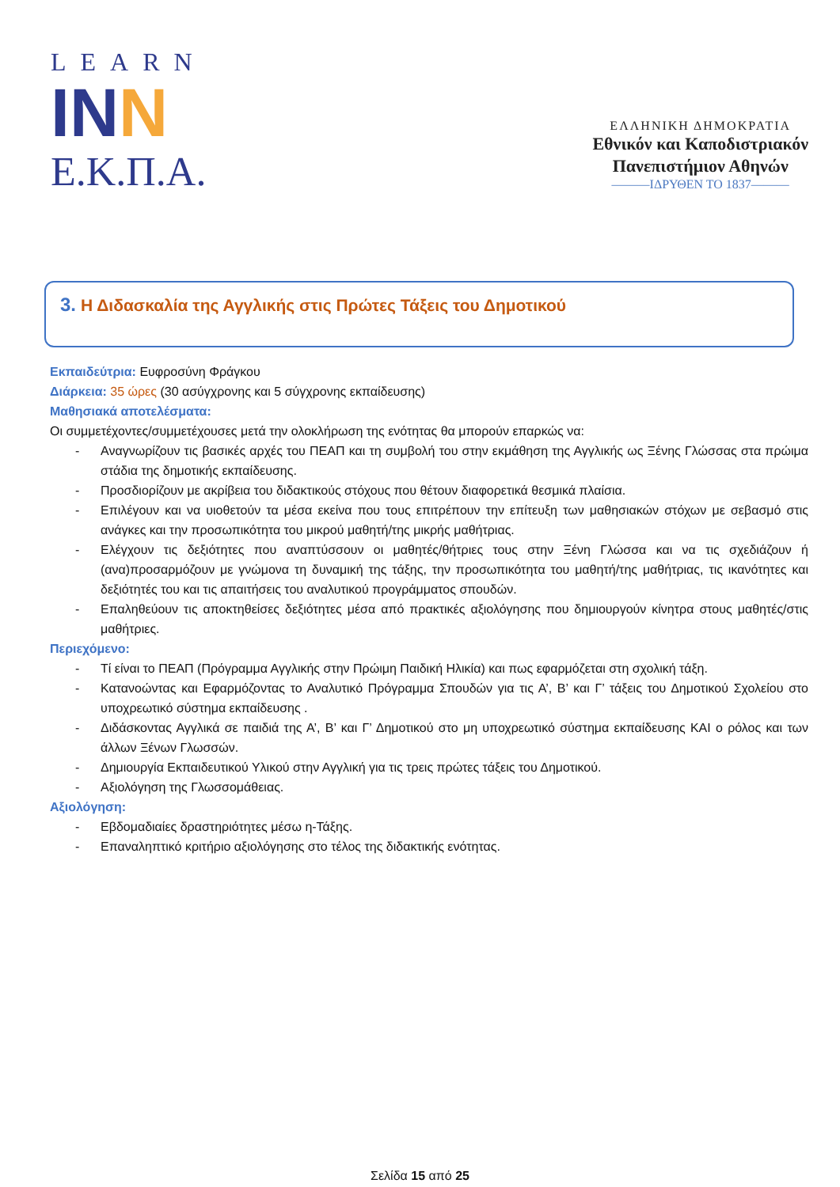LEARN
INN
Ε.Κ.Π.Α.
ΕΛΛΗΝΙΚΗ ΔΗΜΟΚΡΑΤΙΑ
Εθνικόν και Καποδιστριακόν
Πανεπιστήμιον Αθηνών
———ΙΔΡΥΘΕΝ ΤΟ 1837———
3. Η Διδασκαλία της Αγγλικής στις Πρώτες Τάξεις του Δημοτικού
Εκπαιδεύτρια: Ευφροσύνη Φράγκου
Διάρκεια: 35 ώρες (30 ασύγχρονης και 5 σύγχρονης εκπαίδευσης)
Μαθησιακά αποτελέσματα:
Οι συμμετέχοντες/συμμετέχουσες μετά την ολοκλήρωση της ενότητας θα μπορούν επαρκώς να:
- Αναγνωρίζουν τις βασικές αρχές του ΠΕΑΠ και τη συμβολή του στην εκμάθηση της Αγγλικής ως Ξένης Γλώσσας στα πρώιμα στάδια της δημοτικής εκπαίδευσης.
- Προσδιορίζουν με ακρίβεια του διδακτικούς στόχους που θέτουν διαφορετικά θεσμικά πλαίσια.
- Επιλέγουν και να υιοθετούν τα μέσα εκείνα που τους επιτρέπουν την επίτευξη των μαθησιακών στόχων με σεβασμό στις ανάγκες και την προσωπικότητα του μικρού μαθητή/της μικρής μαθήτριας.
- Ελέγχουν τις δεξιότητες που αναπτύσσουν οι μαθητές/θήτριες τους στην Ξένη Γλώσσα και να τις σχεδιάζουν ή (ανα)προσαρμόζουν με γνώμονα τη δυναμική της τάξης, την προσωπικότητα του μαθητή/της μαθήτριας, τις ικανότητες και δεξιότητές του και τις απαιτήσεις του αναλυτικού προγράμματος σπουδών.
- Επαληθεύουν τις αποκτηθείσες δεξιότητες μέσα από πρακτικές αξιολόγησης που δημιουργούν κίνητρα στους μαθητές/στις μαθήτριες.
Περιεχόμενο:
- Τί είναι το ΠΕΑΠ (Πρόγραμμα Αγγλικής στην Πρώιμη Παιδική Ηλικία) και πως εφαρμόζεται στη σχολική τάξη.
- Κατανοώντας και Εφαρμόζοντας το Αναλυτικό Πρόγραμμα Σπουδών για τις Α’, Β’ και Γ’ τάξεις του Δημοτικού Σχολείου στο υποχρεωτικό σύστημα εκπαίδευσης .
- Διδάσκοντας Αγγλικά σε παιδιά της Α’, Β’ και Γ’ Δημοτικού στο μη υποχρεωτικό σύστημα εκπαίδευσης ΚΑΙ ο ρόλος και των άλλων Ξένων Γλωσσών.
- Δημιουργία Εκπαιδευτικού Υλικού στην Αγγλική για τις τρεις πρώτες τάξεις του Δημοτικού.
- Αξιολόγηση της Γλωσσομάθειας.
Αξιολόγηση:
- Εβδομαδιαίες δραστηριότητες μέσω η-Τάξης.
- Επαναληπτικό κριτήριο αξιολόγησης στο τέλος της διδακτικής ενότητας.
Σελίδα 15 από 25